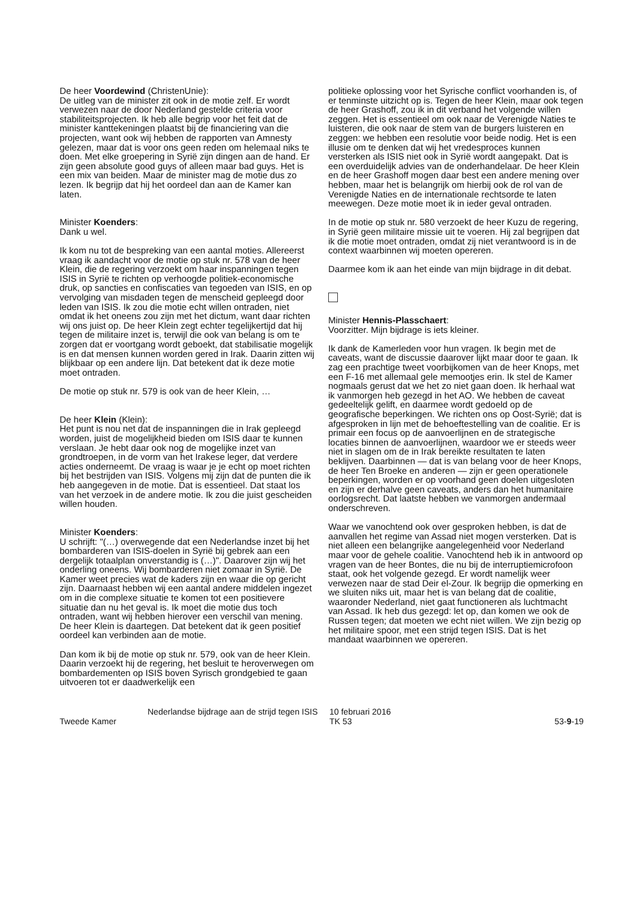De heer Voordewind (ChristenUnie):
De uitleg van de minister zit ook in de motie zelf. Er wordt verwezen naar de door Nederland gestelde criteria voor stabiliteitsprojecten. Ik heb alle begrip voor het feit dat de minister kanttekeningen plaatst bij de financiering van die projecten, want ook wij hebben de rapporten van Amnesty gelezen, maar dat is voor ons geen reden om helemaal niks te doen. Met elke groepering in Syrië zijn dingen aan de hand. Er zijn geen absolute good guys of alleen maar bad guys. Het is een mix van beiden. Maar de minister mag de motie dus zo lezen. Ik begrijp dat hij het oordeel dan aan de Kamer kan laten.
Minister Koenders:
Dank u wel.
Ik kom nu tot de bespreking van een aantal moties. Allereerst vraag ik aandacht voor de motie op stuk nr. 578 van de heer Klein, die de regering verzoekt om haar inspanningen tegen ISIS in Syrië te richten op verhoogde politiek-economische druk, op sancties en confiscaties van tegoeden van ISIS, en op vervolging van misdaden tegen de menscheid gepleegd door leden van ISIS. Ik zou die motie echt willen ontraden, niet omdat ik het oneens zou zijn met het dictum, want daar richten wij ons juist op. De heer Klein zegt echter tegelijkertijd dat hij tegen de militaire inzet is, terwijl die ook van belang is om te zorgen dat er voortgang wordt geboekt, dat stabilisatie mogelijk is en dat mensen kunnen worden gered in Irak. Daarin zitten wij blijkbaar op een andere lijn. Dat betekent dat ik deze motie moet ontraden.
De motie op stuk nr. 579 is ook van de heer Klein, …
De heer Klein (Klein):
Het punt is nou net dat de inspanningen die in Irak gepleegd worden, juist de mogelijkheid bieden om ISIS daar te kunnen verslaan. Je hebt daar ook nog de mogelijke inzet van grondtroepen, in de vorm van het Irakese leger, dat verdere acties onderneemt. De vraag is waar je je echt op moet richten bij het bestrijden van ISIS. Volgens mij zijn dat de punten die ik heb aangegeven in de motie. Dat is essentieel. Dat staat los van het verzoek in de andere motie. Ik zou die juist gescheiden willen houden.
Minister Koenders:
U schrijft: "(…) overwegende dat een Nederlandse inzet bij het bombarderen van ISIS-doelen in Syrië bij gebrek aan een dergelijk totaalplan onverstandig is (…)". Daarover zijn wij het onderling oneens. Wij bombarderen niet zomaar in Syrië. De Kamer weet precies wat de kaders zijn en waar die op gericht zijn. Daarnaast hebben wij een aantal andere middelen ingezet om in die complexe situatie te komen tot een positievere situatie dan nu het geval is. Ik moet die motie dus toch ontraden, want wij hebben hierover een verschil van mening. De heer Klein is daartegen. Dat betekent dat ik geen positief oordeel kan verbinden aan de motie.
Dan kom ik bij de motie op stuk nr. 579, ook van de heer Klein. Daarin verzoekt hij de regering, het besluit te heroverwegen om bombardementen op ISIS boven Syrisch grondgebied te gaan uitvoeren tot er daadwerkelijk een
politieke oplossing voor het Syrische conflict voorhanden is, of er tenminste uitzicht op is. Tegen de heer Klein, maar ook tegen de heer Grashoff, zou ik in dit verband het volgende willen zeggen. Het is essentieel om ook naar de Verenigde Naties te luisteren, die ook naar de stem van de burgers luisteren en zeggen: we hebben een resolutie voor beide nodig. Het is een illusie om te denken dat wij het vredesproces kunnen versterken als ISIS niet ook in Syrië wordt aangepakt. Dat is een overduidelijk advies van de onderhandelaar. De heer Klein en de heer Grashoff mogen daar best een andere mening over hebben, maar het is belangrijk om hierbij ook de rol van de Verenigde Naties en de internationale rechtsorde te laten meewegen. Deze motie moet ik in ieder geval ontraden.
In de motie op stuk nr. 580 verzoekt de heer Kuzu de regering, in Syrië geen militaire missie uit te voeren. Hij zal begrijpen dat ik die motie moet ontraden, omdat zij niet verantwoord is in de context waarbinnen wij moeten opereren.
Daarmee kom ik aan het einde van mijn bijdrage in dit debat.
Minister Hennis-Plasschaert:
Voorzitter. Mijn bijdrage is iets kleiner.
Ik dank de Kamerleden voor hun vragen. Ik begin met de caveats, want de discussie daarover lijkt maar door te gaan. Ik zag een prachtige tweet voorbijkomen van de heer Knops, met een F-16 met allemaal gele memootjes erin. Ik stel de Kamer nogmaals gerust dat we het zo niet gaan doen. Ik herhaal wat ik vanmorgen heb gezegd in het AO. We hebben de caveat gedeeltelijk gelift, en daarmee wordt gedoeld op de geografische beperkingen. We richten ons op Oost-Syrië; dat is afgesproken in lijn met de behoeftestelling van de coalitie. Er is primair een focus op de aanvoerlijnen en de strategische locaties binnen de aanvoerlijnen, waardoor we er steeds weer niet in slagen om de in Irak bereikte resultaten te laten beklijven. Daarbinnen — dat is van belang voor de heer Knops, de heer Ten Broeke en anderen — zijn er geen operationele beperkingen, worden er op voorhand geen doelen uitgesloten en zijn er derhalve geen caveats, anders dan het humanitaire oorlogsrecht. Dat laatste hebben we vanmorgen andermaal onderschreven.
Waar we vanochtend ook over gesproken hebben, is dat de aanvallen het regime van Assad niet mogen versterken. Dat is niet alleen een belangrijke aangelegenheid voor Nederland maar voor de gehele coalitie. Vanochtend heb ik in antwoord op vragen van de heer Bontes, die nu bij de interruptiemicrofoon staat, ook het volgende gezegd. Er wordt namelijk weer verwezen naar de stad Deir el-Zour. Ik begrijp die opmerking en we sluiten niks uit, maar het is van belang dat de coalitie, waaronder Nederland, niet gaat functioneren als luchtmacht van Assad. Ik heb dus gezegd: let op, dan komen we ook de Russen tegen; dat moeten we echt niet willen. We zijn bezig op het militaire spoor, met een strijd tegen ISIS. Dat is het mandaat waarbinnen we opereren.
Tweede Kamer
Nederlandse bijdrage aan de strijd tegen ISIS
10 februari 2016
TK 53
53-9-19